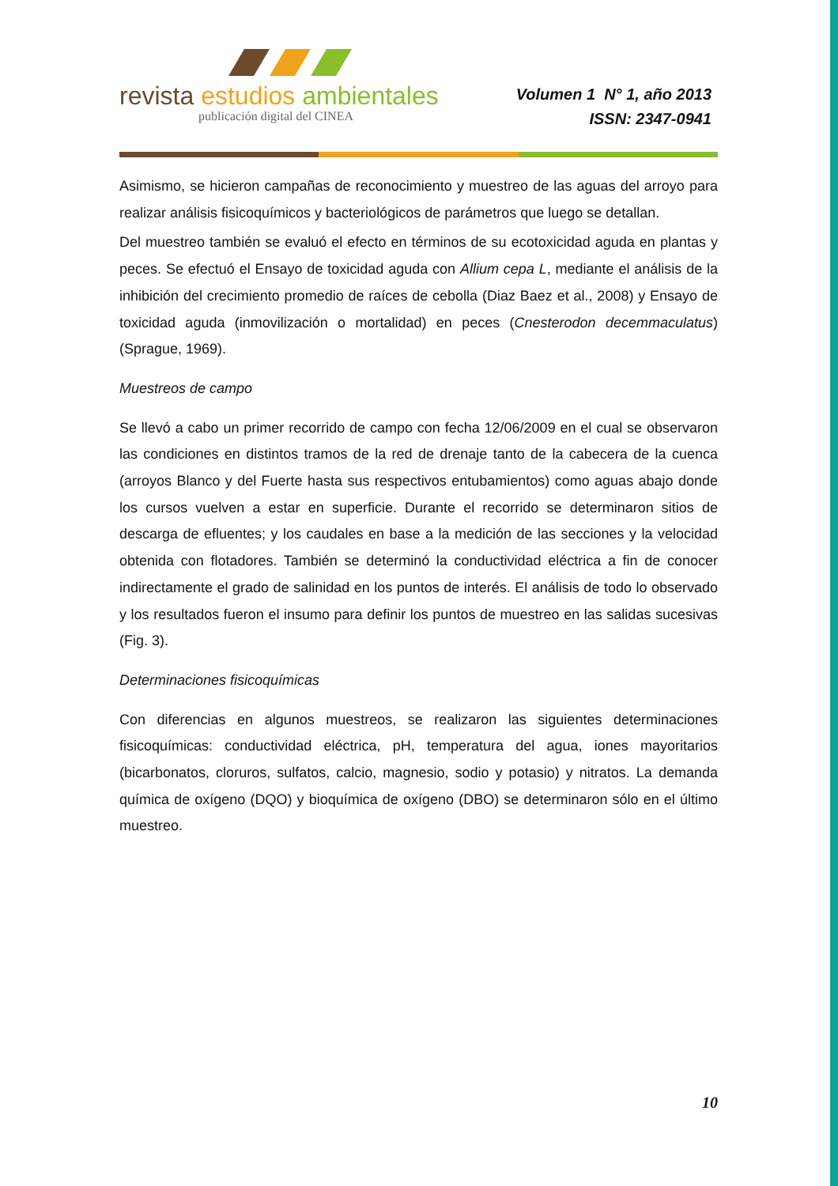revista estudios ambientales
publicación digital del CINEA
Volumen 1 N° 1, año 2013
ISSN: 2347-0941
Asimismo, se hicieron campañas de reconocimiento y muestreo de las aguas del arroyo para realizar análisis fisicoquímicos y bacteriológicos de parámetros que luego se detallan.
Del muestreo también se evaluó el efecto en términos de su ecotoxicidad aguda en plantas y peces. Se efectuó el Ensayo de toxicidad aguda con Allium cepa L, mediante el análisis de la inhibición del crecimiento promedio de raíces de cebolla (Diaz Baez et al., 2008) y Ensayo de toxicidad aguda (inmovilización o mortalidad) en peces (Cnesterodon decemmaculatus) (Sprague, 1969).
Muestreos de campo
Se llevó a cabo un primer recorrido de campo con fecha 12/06/2009 en el cual se observaron las condiciones en distintos tramos de la red de drenaje tanto de la cabecera de la cuenca (arroyos Blanco y del Fuerte hasta sus respectivos entubamientos) como aguas abajo donde los cursos vuelven a estar en superficie. Durante el recorrido se determinaron sitios de descarga de efluentes; y los caudales en base a la medición de las secciones y la velocidad obtenida con flotadores. También se determinó la conductividad eléctrica a fin de conocer indirectamente el grado de salinidad en los puntos de interés. El análisis de todo lo observado y los resultados fueron el insumo para definir los puntos de muestreo en las salidas sucesivas (Fig. 3).
Determinaciones fisicoquímicas
Con diferencias en algunos muestreos, se realizaron las siguientes determinaciones fisicoquímicas: conductividad eléctrica, pH, temperatura del agua, iones mayoritarios (bicarbonatos, cloruros, sulfatos, calcio, magnesio, sodio y potasio) y nitratos. La demanda química de oxígeno (DQO) y bioquímica de oxígeno (DBO) se determinaron sólo en el último muestreo.
10